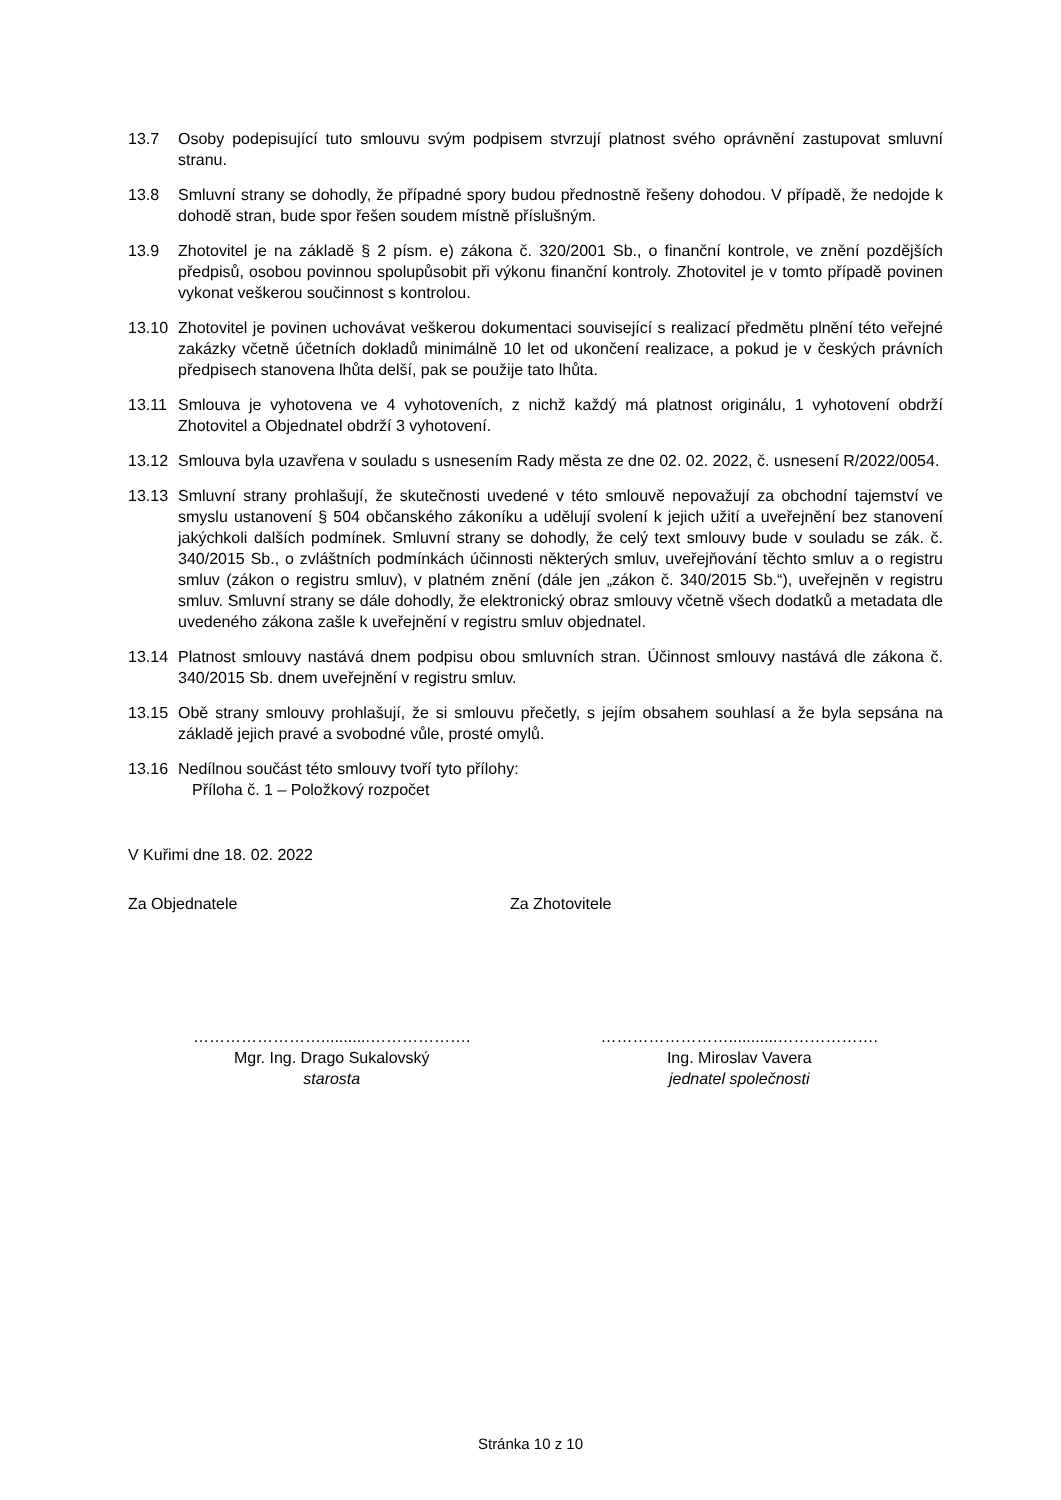13.7 Osoby podepisující tuto smlouvu svým podpisem stvrzují platnost svého oprávnění zastupovat smluvní stranu.
13.8 Smluvní strany se dohodly, že případné spory budou přednostně řešeny dohodou. V případě, že nedojde k dohodě stran, bude spor řešen soudem místně příslušným.
13.9 Zhotovitel je na základě § 2 písm. e) zákona č. 320/2001 Sb., o finanční kontrole, ve znění pozdějších předpisů, osobou povinnou spolupůsobit při výkonu finanční kontroly. Zhotovitel je v tomto případě povinen vykonat veškerou součinnost s kontrolou.
13.10 Zhotovitel je povinen uchovávat veškerou dokumentaci související s realizací předmětu plnění této veřejné zakázky včetně účetních dokladů minimálně 10 let od ukončení realizace, a pokud je v českých právních předpisech stanovena lhůta delší, pak se použije tato lhůta.
13.11 Smlouva je vyhotovena ve 4 vyhotoveních, z nichž každý má platnost originálu, 1 vyhotovení obdrží Zhotovitel a Objednatel obdrží 3 vyhotovení.
13.12 Smlouva byla uzavřena v souladu s usnesením Rady města ze dne 02. 02. 2022, č. usnesení R/2022/0054.
13.13 Smluvní strany prohlašují, že skutečnosti uvedené v této smlouvě nepovažují za obchodní tajemství ve smyslu ustanovení § 504 občanského zákoníku a udělují svolení k jejich užití a uveřejnění bez stanovení jakýchkoli dalších podmínek. Smluvní strany se dohodly, že celý text smlouvy bude v souladu se zák. č. 340/2015 Sb., o zvláštních podmínkách účinnosti některých smluv, uveřejňování těchto smluv a o registru smluv (zákon o registru smluv), v platném znění (dále jen „zákon č. 340/2015 Sb.“), uveřejněn v registru smluv. Smluvní strany se dále dohodly, že elektronický obraz smlouvy včetně všech dodatků a metadata dle uvedeného zákona zašle k uveřejnění v registru smluv objednatel.
13.14 Platnost smlouvy nastává dnem podpisu obou smluvních stran. Účinnost smlouvy nastává dle zákona č. 340/2015 Sb. dnem uveřejnění v registru smluv.
13.15 Obě strany smlouvy prohlašují, že si smlouvu přečetly, s jejím obsahem souhlasí a že byla sepsána na základě jejich pravé a svobodné vůle, prosté omylů.
13.16 Nedílnou součást této smlouvy tvoří tyto přílohy:
Příloha č. 1 – Položkový rozpočet
V Kuřimi dne 18. 02. 2022
Za Objednatele Za Zhotovitele
……………………...........……………….
Mgr. Ing. Drago Sukalovský
starosta
……………………...........……………….
Ing. Miroslav Vavera
jednatel společnosti
Stránka 10 z 10